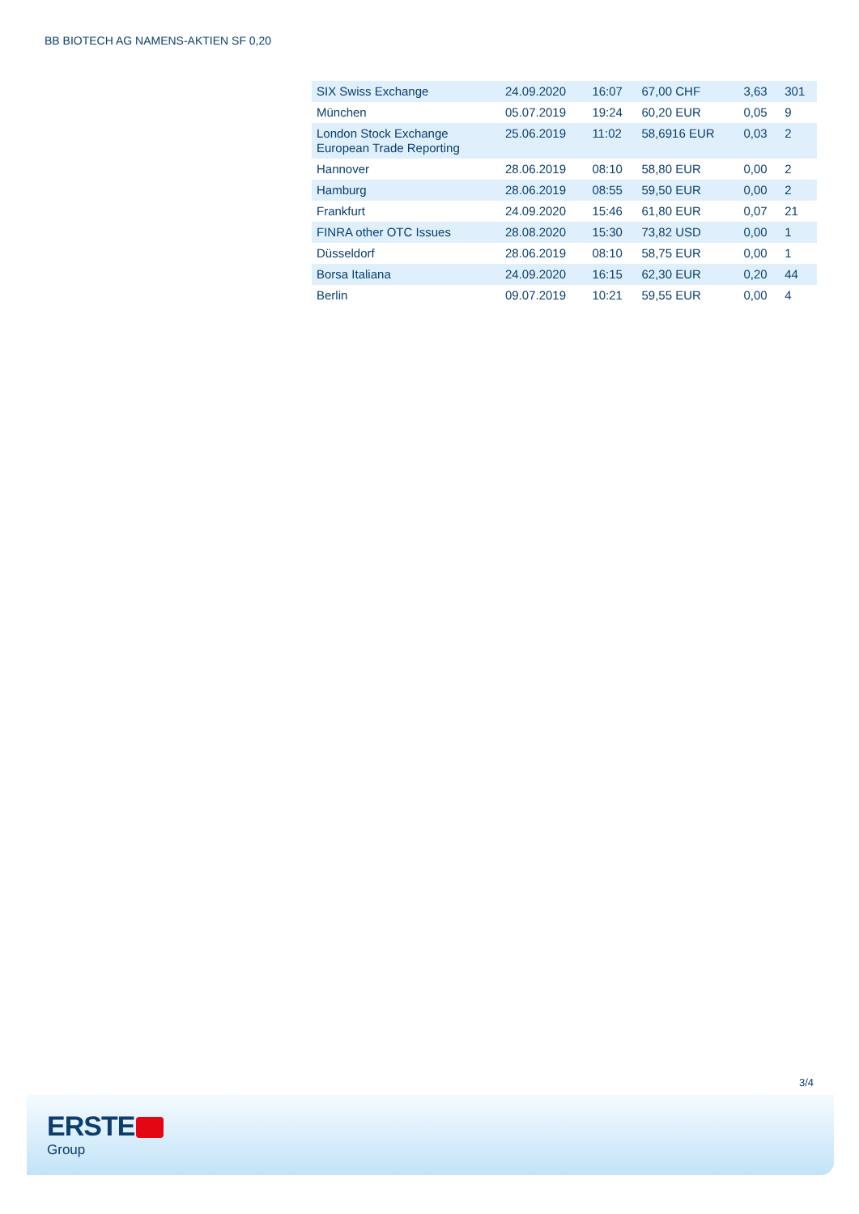BB BIOTECH AG NAMENS-AKTIEN SF 0,20
| SIX Swiss Exchange | 24.09.2020 | 16:07 | 67,00 CHF | 3,63 | 301 |
| München | 05.07.2019 | 19:24 | 60,20 EUR | 0,05 | 9 |
| London Stock Exchange European Trade Reporting | 25.06.2019 | 11:02 | 58,6916 EUR | 0,03 | 2 |
| Hannover | 28.06.2019 | 08:10 | 58,80 EUR | 0,00 | 2 |
| Hamburg | 28.06.2019 | 08:55 | 59,50 EUR | 0,00 | 2 |
| Frankfurt | 24.09.2020 | 15:46 | 61,80 EUR | 0,07 | 21 |
| FINRA other OTC Issues | 28.08.2020 | 15:30 | 73,82 USD | 0,00 | 1 |
| Düsseldorf | 28.06.2019 | 08:10 | 58,75 EUR | 0,00 | 1 |
| Borsa Italiana | 24.09.2020 | 16:15 | 62,30 EUR | 0,20 | 44 |
| Berlin | 09.07.2019 | 10:21 | 59,55 EUR | 0,00 | 4 |
3/4
ERSTE
Group